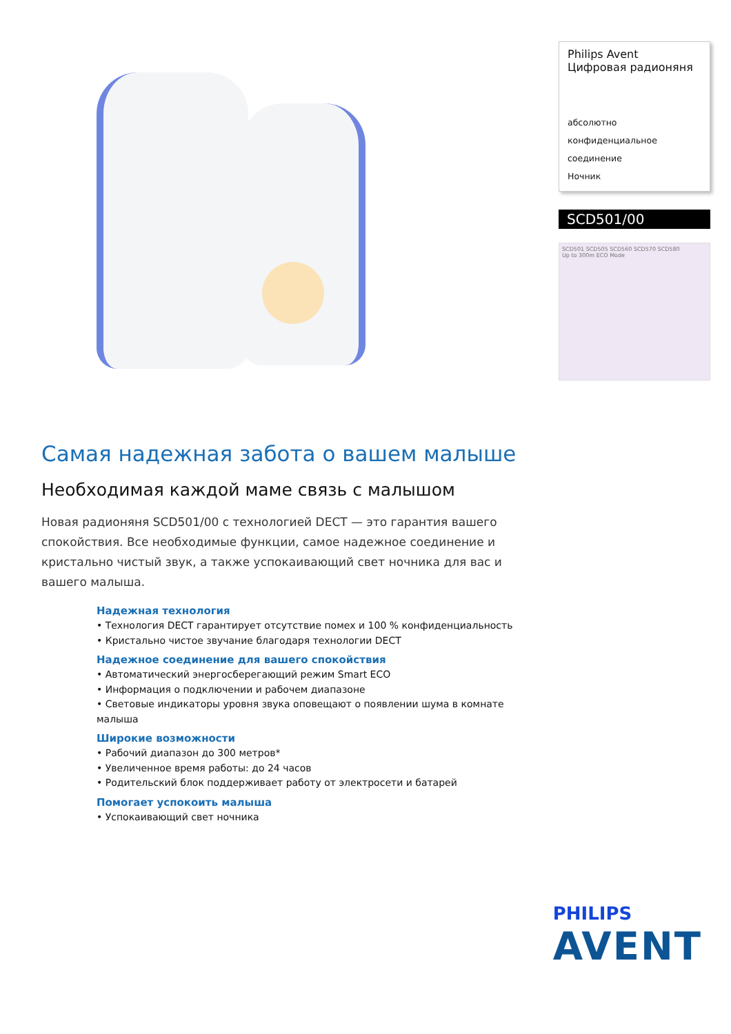Philips Avent
Цифровая радионяня
абсолютно конфиденциальное
соединение
Ночник
SCD501/00
SCD501 SCD505 SCD560 SCD570 SCD580
Up to 300m ECO Mode
Самая надежная забота о вашем малыше
Необходимая каждой маме связь с малышом
Новая радионяня SCD501/00 с технологией DECT — это гарантия вашего спокойствия. Все необходимые функции, самое надежное соединение и кристально чистый звук, а также успокаивающий свет ночника для вас и вашего малыша.
Надежная технология
• Технология DECT гарантирует отсутствие помех и 100 % конфиденциальность
• Кристально чистое звучание благодаря технологии DECT
Надежное соединение для вашего спокойствия
• Автоматический энергосберегающий режим Smart ECO
• Информация о подключении и рабочем диапазоне
• Световые индикаторы уровня звука оповещают о появлении шума в комнате малыша
Широкие возможности
• Рабочий диапазон до 300 метров*
• Увеличенное время работы: до 24 часов
• Родительский блок поддерживает работу от электросети и батарей
Помогает успокоить малыша
• Успокаивающий свет ночника
PHILIPS
AVENT